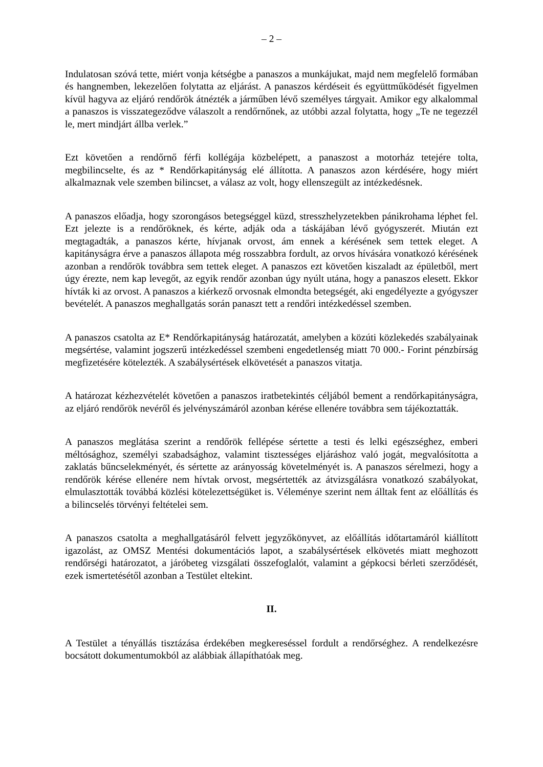– 2 –
Indulatosan szóvá tette, miért vonja kétségbe a panaszos a munkájukat, majd nem megfelelő formában és hangnemben, lekezelően folytatta az eljárást. A panaszos kérdéseit és együttműködését figyelmen kívül hagyva az eljáró rendőrök átnézték a járműben lévő személyes tárgyait. Amikor egy alkalommal a panaszos is visszategeződve válaszolt a rendőrnőnek, az utóbbi azzal folytatta, hogy „Te ne tegezzél le, mert mindjárt állba verlek.”
Ezt követően a rendőrnő férfi kollégája közbelépett, a panaszost a motorház tetejére tolta, megbilincselte, és az * Rendőrkapitányság elé állította. A panaszos azon kérdésére, hogy miért alkalmaznak vele szemben bilincset, a válasz az volt, hogy ellenszegült az intézkedésnek.
A panaszos előadja, hogy szorongásos betegséggel küzd, stresszhelyzetekben pánikrohama léphet fel. Ezt jelezte is a rendőröknek, és kérte, adják oda a táskájában lévő gyógyszerét. Miután ezt megtagadták, a panaszos kérte, hívjanak orvost, ám ennek a kérésének sem tettek eleget. A kapitányságra érve a panaszos állapota még rosszabbra fordult, az orvos hívására vonatkozó kérésének azonban a rendőrök továbbra sem tettek eleget. A panaszos ezt követően kiszaladt az épületből, mert úgy érezte, nem kap levegőt, az egyik rendőr azonban úgy nyúlt utána, hogy a panaszos elesett. Ekkor hívták ki az orvost. A panaszos a kiérkező orvosnak elmondta betegségét, aki engedélyezte a gyógyszer bevételét. A panaszos meghallgatás során panaszt tett a rendőri intézkedéssel szemben.
A panaszos csatolta az E* Rendőrkapitányság határozatát, amelyben a közúti közlekedés szabályainak megsértése, valamint jogszerű intézkedéssel szembeni engedetlenség miatt 70 000.- Forint pénzbírság megfizetésére kötelezték. A szabálysértések elkövetését a panaszos vitatja.
A határozat kézhezvételét követően a panaszos iratbetekintés céljából bement a rendőrkapitányságra, az eljáró rendőrök nevéről és jelvényszámáról azonban kérése ellenére továbbra sem tájékoztatták.
A panaszos meglátása szerint a rendőrök fellépése sértette a testi és lelki egészséghez, emberi méltósághoz, személyi szabadsághoz, valamint tisztességes eljáráshoz való jogát, megvalósította a zaklatás bűncselekményét, és sértette az arányosság követelményét is. A panaszos sérelmezi, hogy a rendőrök kérése ellenére nem hívtak orvost, megsértették az átvizsgálásra vonatkozó szabályokat, elmulasztották továbbá közlési kötelezettségüket is. Véleménye szerint nem álltak fent az előállítás és a bilincselés törvényi feltételei sem.
A panaszos csatolta a meghallgatásáról felvett jegyzőkönyvet, az előállítás időtartamáról kiállított igazolást, az OMSZ Mentési dokumentációs lapot, a szabálysértések elkövetés miatt meghozott rendőrségi határozatot, a járóbeteg vizsgálati összefoglalót, valamint a gépkocsi bérleti szerződését, ezek ismertetésétől azonban a Testület eltekint.
II.
A Testület a tényállás tisztázása érdekében megkereséssel fordult a rendőrséghez. A rendelkezésre bocsátott dokumentumokból az alábbiak állapíthatóak meg.